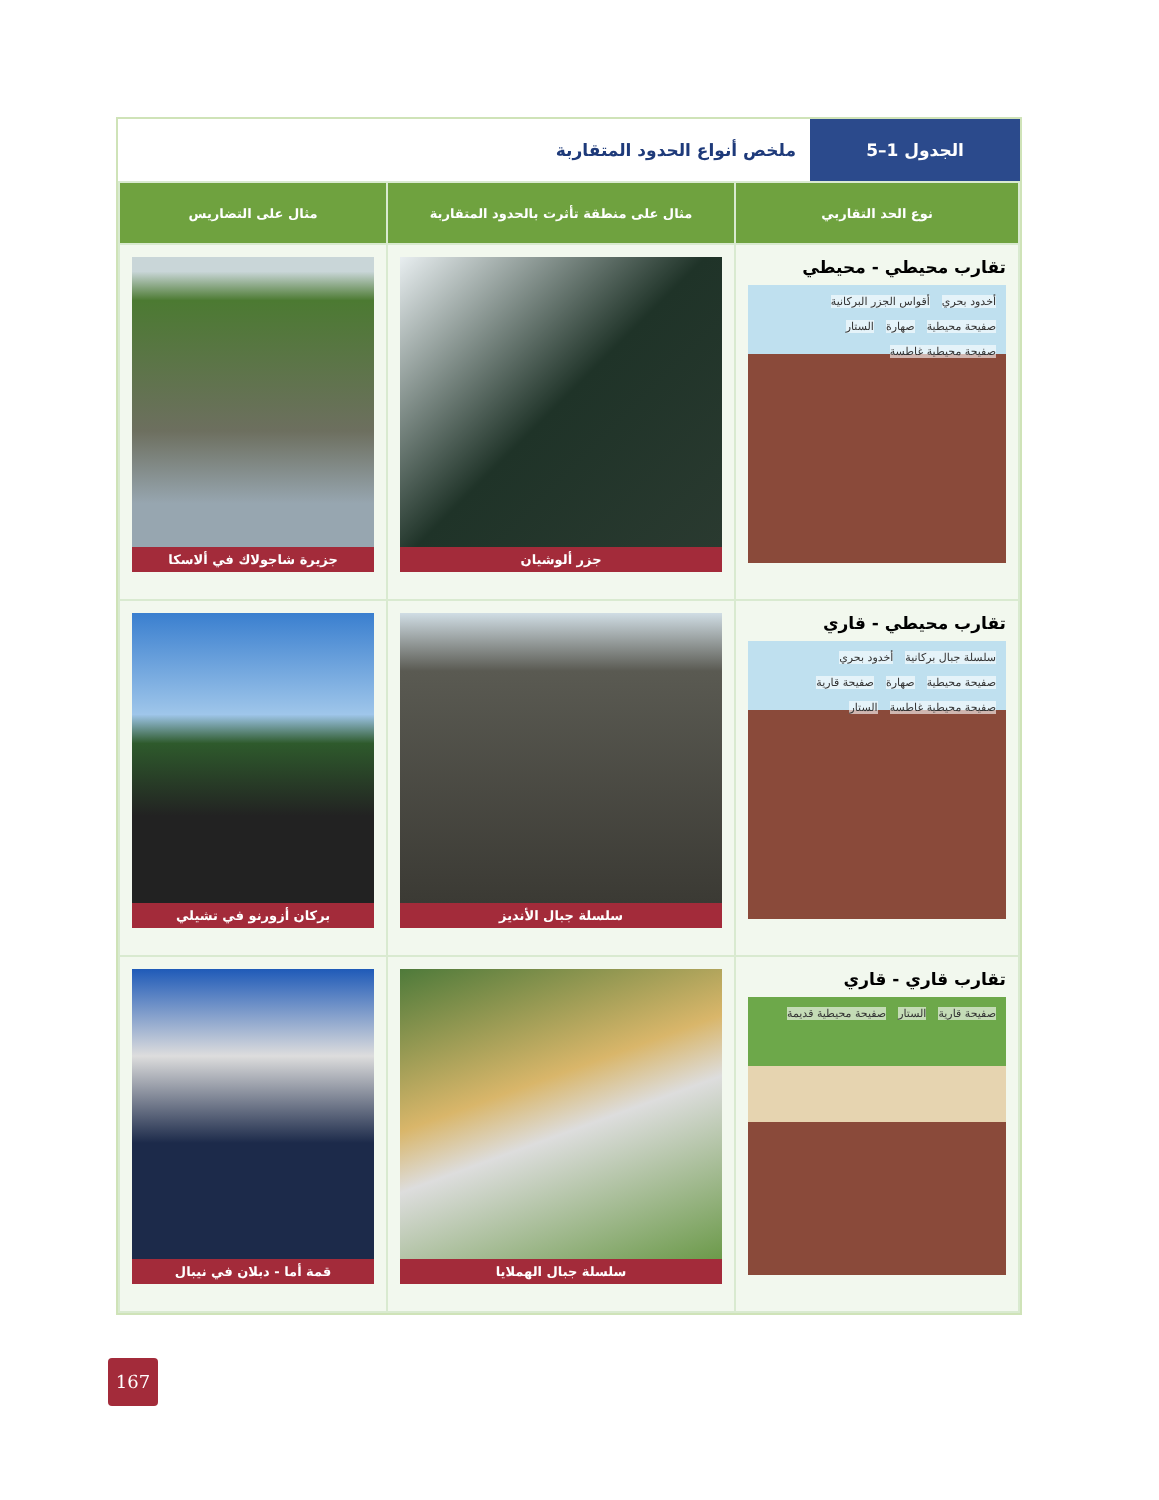الجدول 1–5
ملخص أنواع الحدود المتقاربة
| نوع الحد التقاربي | مثال على منطقة تأثرت بالحدود المتقاربة | مثال على التضاريس |
| --- | --- | --- |
| تقارب محيطي - محيطي أخدود بحري أقواس الجزر البركانية صفيحة محيطية صهارة الستار صفيحة محيطية غاطسة | جزر ألوشيان | جزيرة شاجولاك في ألاسكا |
| تقارب محيطي - قاري سلسلة جبال بركانية أخدود بحري صفيحة محيطية صهارة صفيحة قارية صفيحة محيطية غاطسة الستار | سلسلة جبال الأنديز | بركان أزورنو في تشيلي |
| تقارب قاري - قاري صفيحة قارية الستار صفيحة محيطية قديمة | سلسلة جبال الهملايا | قمة أما - دبلان في نيبال |
167